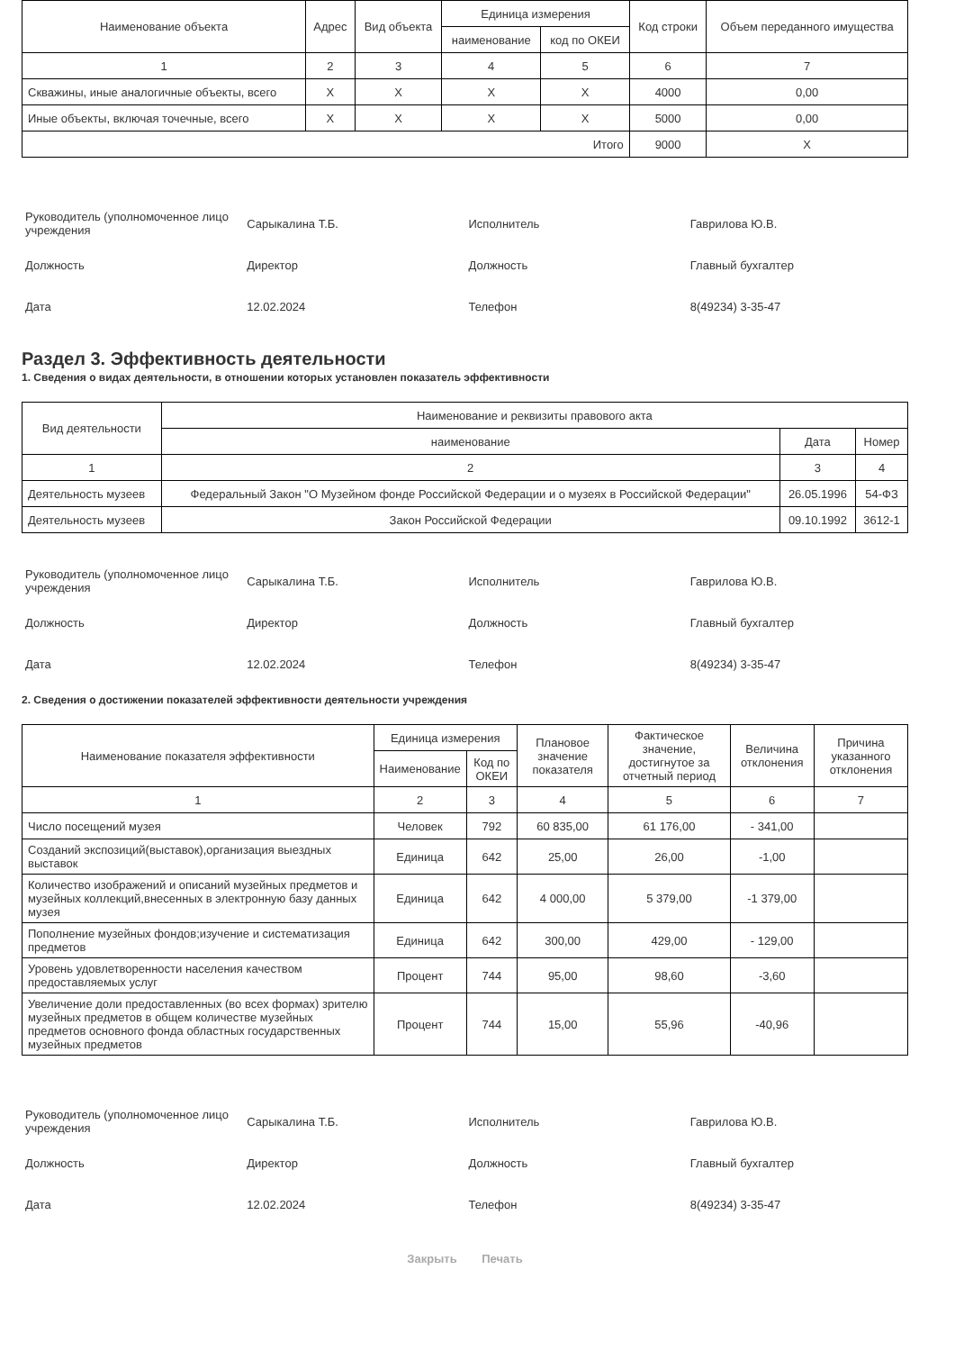| Наименование объекта | Адрес | Вид объекта | Единица измерения | | Код строки | Объем переданного имущества |
| --- | --- | --- | --- | --- | --- | --- |
| | | | наименование | код по ОКЕИ | | |
| 1 | 2 | 3 | 4 | 5 | 6 | 7 |
| Скважины, иные аналогичные объекты, всего | X | X | X | X | 4000 | 0,00 |
| Иные объекты, включая точечные, всего | X | X | X | X | 5000 | 0,00 |
| Итого | | | | | 9000 | X |
| Руководитель (уполномоченное лицо учреждения | Сарыкалина Т.Б. | Исполнитель | Гаврилова Ю.В. |
| Должность | Директор | Должность | Главный бухгалтер |
| Дата | 12.02.2024 | Телефон | 8(49234) 3-35-47 |
Раздел 3. Эффективность деятельности
1. Сведения о видах деятельности, в отношении которых установлен показатель эффективности
| Вид деятельности | Наименование и реквизиты правового акта | | |
| --- | --- | --- | --- |
| | наименование | Дата | Номер |
| 1 | 2 | 3 | 4 |
| Деятельность музеев | Федеральный Закон "О Музейном фонде Российской Федерации и о музеях в Российской Федерации" | 26.05.1996 | 54-ФЗ |
| Деятельность музеев | Закон Российской Федерации | 09.10.1992 | 3612-1 |
| Руководитель (уполномоченное лицо учреждения | Сарыкалина Т.Б. | Исполнитель | Гаврилова Ю.В. |
| Должность | Директор | Должность | Главный бухгалтер |
| Дата | 12.02.2024 | Телефон | 8(49234) 3-35-47 |
2. Сведения о достижении показателей эффективности деятельности учреждения
| Наименование показателя эффективности | Единица измерения | | Плановое значение показателя | Фактическое значение, достигнутое за отчетный период | Величина отклонения | Причина указанного отклонения |
| --- | --- | --- | --- | --- | --- | --- |
| | Наименование | Код по ОКЕИ | | | | |
| 1 | 2 | 3 | 4 | 5 | 6 | 7 |
| Число посещений музея | Человек | 792 | 60 835,00 | 61 176,00 | - 341,00 | |
| Созданий экспозиций(выставок),организация выездных выставок | Единица | 642 | 25,00 | 26,00 | -1,00 | |
| Количество изображений и описаний музейных предметов и музейных коллекций,внесенных в электронную базу данных музея | Единица | 642 | 4 000,00 | 5 379,00 | -1 379,00 | |
| Пополнение музейных фондов;изучение и систематизация предметов | Единица | 642 | 300,00 | 429,00 | - 129,00 | |
| Уровень удовлетворенности населения качеством предоставляемых услуг | Процент | 744 | 95,00 | 98,60 | -3,60 | |
| Увеличение доли предоставленных (во всех формах) зрителю музейных предметов в общем количестве музейных предметов основного фонда областных государственных музейных предметов | Процент | 744 | 15,00 | 55,96 | -40,96 | |
| Руководитель (уполномоченное лицо учреждения | Сарыкалина Т.Б. | Исполнитель | Гаврилова Ю.В. |
| Должность | Директор | Должность | Главный бухгалтер |
| Дата | 12.02.2024 | Телефон | 8(49234) 3-35-47 |
Закрыть Печать